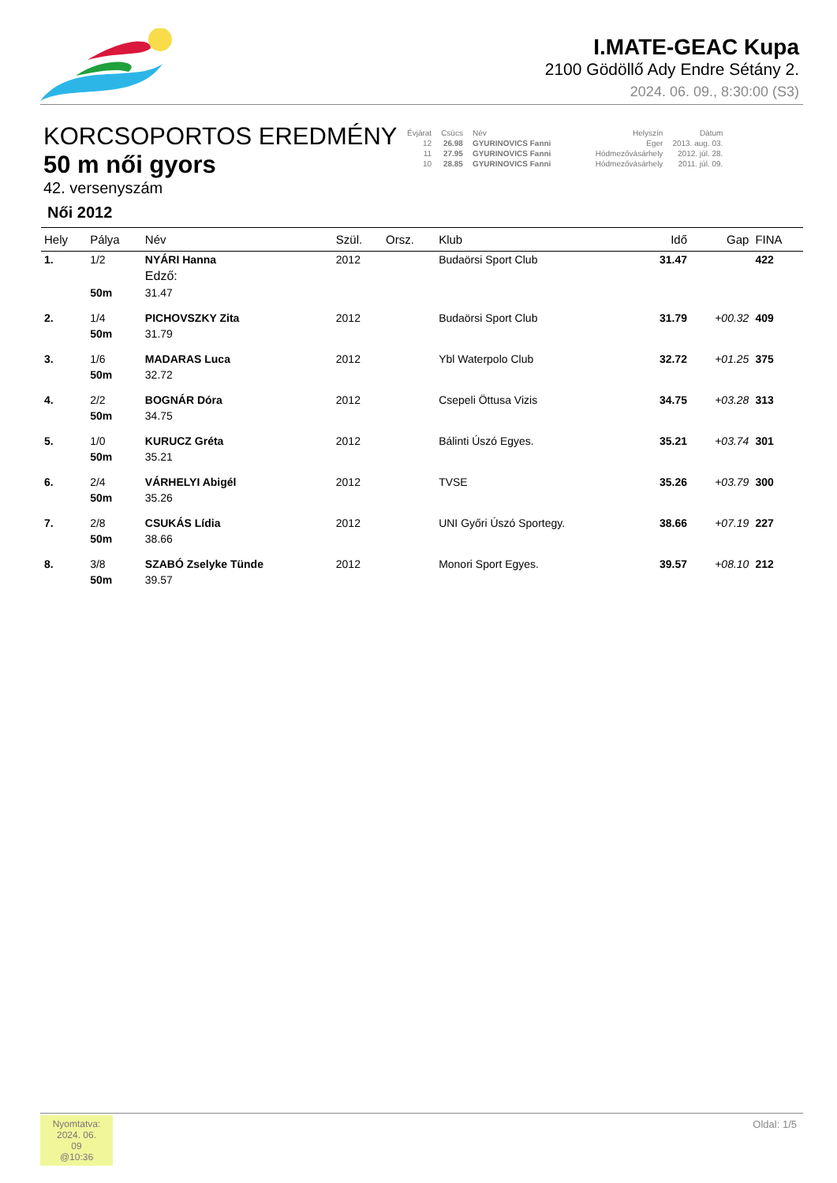I.MATE-GEAC Kupa
2100 Gödöllő Ady Endre Sétány 2.
2024. 06. 09., 8:30:00 (S3)
KORCSOPORTOS EREDMÉNY
50 m női gyors
42. versenyszám
Női 2012
| Évjárat | Csúcs | Név | Helyszín | Dátum |
| 12 | 26.98 | GYURINOVICS Fanni | Eger | 2013. aug. 03. |
| 11 | 27.95 | GYURINOVICS Fanni | Hódmezővásárhely | 2012. júl. 28. |
| 10 | 28.85 | GYURINOVICS Fanni | Hódmezővásárhely | 2011. júl. 09. |
| Hely | Pálya | Név | Szül. | Orsz. | Klub | Idő | Gap | FINA |
| --- | --- | --- | --- | --- | --- | --- | --- | --- |
| 1. | 1/2 | NYÁRI Hanna | 2012 | | Budaörsi Sport Club | 31.47 | | 422 |
| | | Edző: | | | | | | |
| | 50m | 31.47 | | | | | | |
| 2. | 1/4 | PICHOVSZKY Zita | 2012 | | Budaörsi Sport Club | 31.79 | +00.32 | 409 |
| | 50m | 31.79 | | | | | | |
| 3. | 1/6 | MADARAS Luca | 2012 | | Ybl Waterpolo Club | 32.72 | +01.25 | 375 |
| | 50m | 32.72 | | | | | | |
| 4. | 2/2 | BOGNÁR Dóra | 2012 | | Csepeli Öttusa Vizis | 34.75 | +03.28 | 313 |
| | 50m | 34.75 | | | | | | |
| 5. | 1/0 | KURUCZ Gréta | 2012 | | Bálinti Úszó Egyes. | 35.21 | +03.74 | 301 |
| | 50m | 35.21 | | | | | | |
| 6. | 2/4 | VÁRHELYI Abigél | 2012 | | TVSE | 35.26 | +03.79 | 300 |
| | 50m | 35.26 | | | | | | |
| 7. | 2/8 | CSUKÁS Lídia | 2012 | | UNI Győri Úszó Sportegy. | 38.66 | +07.19 | 227 |
| | 50m | 38.66 | | | | | | |
| 8. | 3/8 | SZABÓ Zselyke Tünde | 2012 | | Monori Sport Egyes. | 39.57 | +08.10 | 212 |
| | 50m | 39.57 | | | | | | |
Nyomtatva:
2024. 06. 09
@10:36
Oldal: 1/5